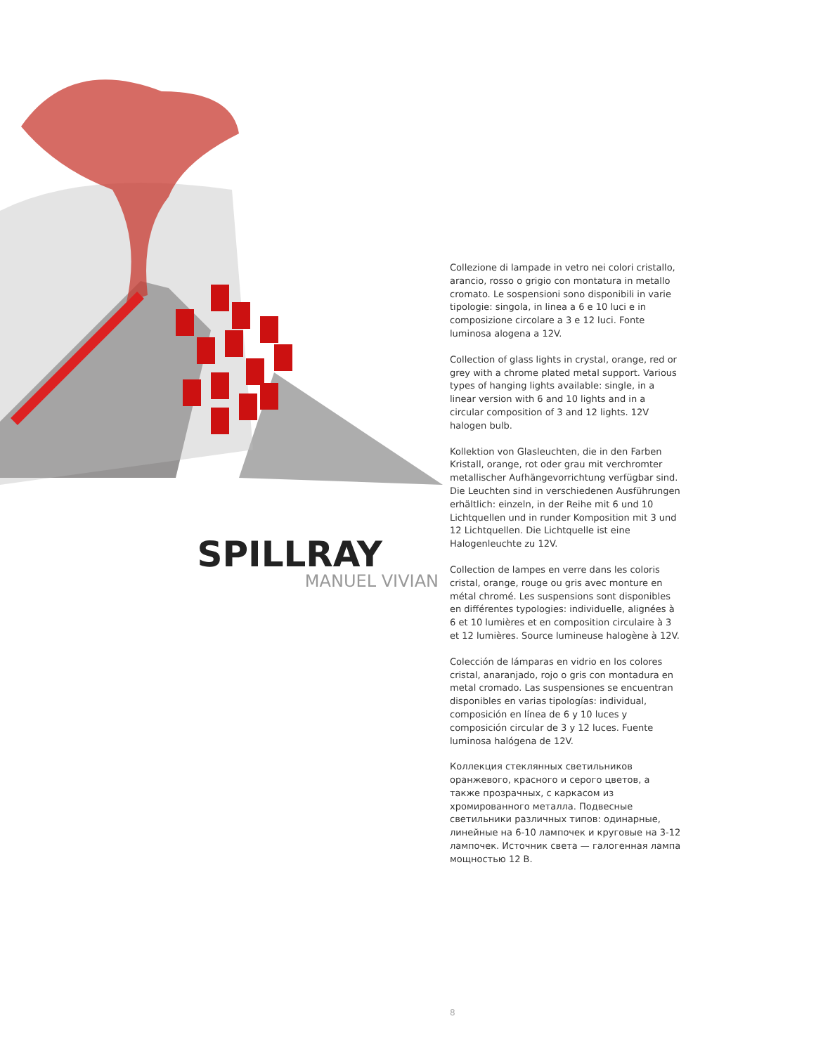SPILLRAY
MANUEL VIVIAN
Collezione di lampade in vetro nei colori cristallo, arancio, rosso o grigio con montatura in metallo cromato. Le sospensioni sono disponibili in varie tipologie: singola, in linea a 6 e 10 luci e in composizione circolare a 3 e 12 luci. Fonte luminosa alogena a 12V.
Collection of glass lights in crystal, orange, red or grey with a chrome plated metal support. Various types of hanging lights available: single, in a linear version with 6 and 10 lights and in a circular composition of 3 and 12 lights. 12V halogen bulb.
Kollektion von Glasleuchten, die in den Farben Kristall, orange, rot oder grau mit verchromter metallischer Aufhängevorrichtung verfügbar sind. Die Leuchten sind in verschiedenen Ausführungen erhältlich: einzeln, in der Reihe mit 6 und 10 Lichtquellen und in runder Komposition mit 3 und 12 Lichtquellen. Die Lichtquelle ist eine Halogenleuchte zu 12V.
Collection de lampes en verre dans les coloris cristal, orange, rouge ou gris avec monture en métal chromé. Les suspensions sont disponibles en différentes typologies: individuelle, alignées à 6 et 10 lumières et en composition circulaire à 3 et 12 lumières. Source lumineuse halogène à 12V.
Colección de lámparas en vidrio en los colores cristal, anaranjado, rojo o gris con montadura en metal cromado. Las suspensiones se encuentran disponibles en varias tipologías: individual, composición en línea de 6 y 10 luces y composición circular de 3 y 12 luces. Fuente luminosa halógena de 12V.
Коллекция стеклянных светильников оранжевого, красного и серого цветов, а также прозрачных, с каркасом из хромированного металла. Подвесные светильники различных типов: одинарные, линейные на 6-10 лампочек и круговые на 3-12 лампочек. Источник света — галогенная лампа мощностью 12 В.
8